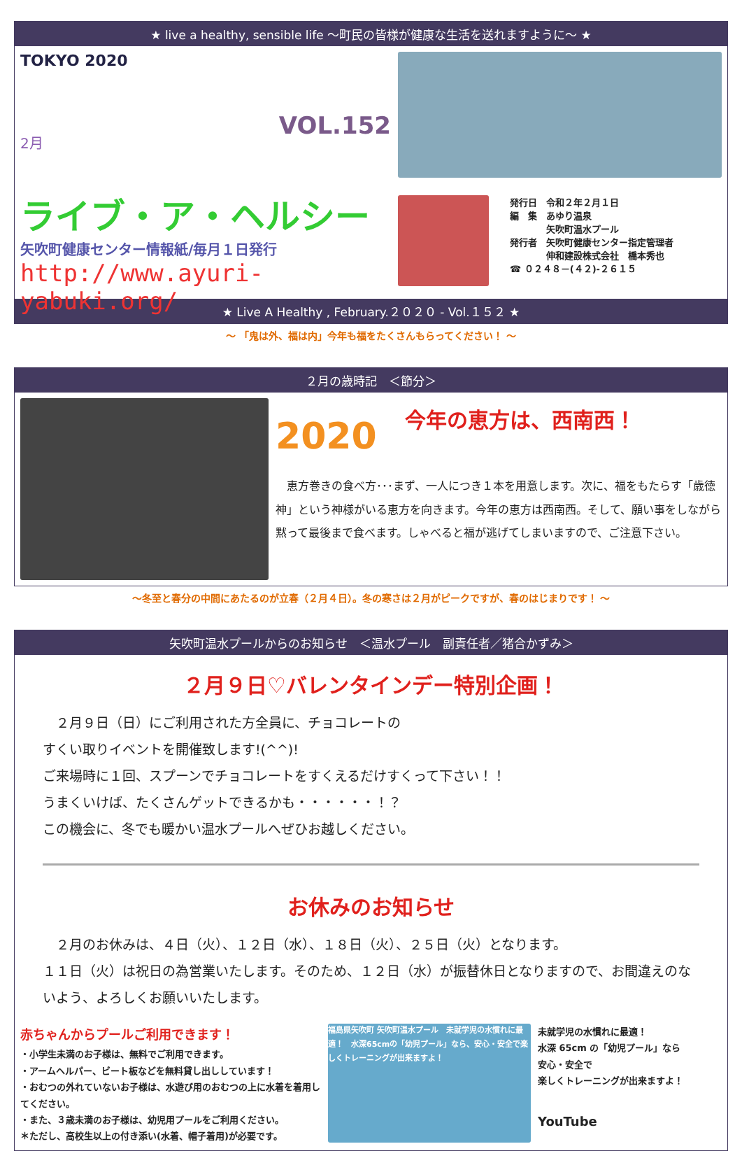★ live a healthy, sensible life ～町民の皆様が健康な生活を送れますように～ ★
TOKYO 2020
2月
VOL.152
ライブ・ア・ヘルシー
矢吹町健康センター情報紙/毎月１日発行
http://www.ayuri-yabuki.org/
発行日　令和２年２月１日
編　集　あゆり温泉
　　　　矢吹町温水プール
発行者　矢吹町健康センター指定管理者
　　　　伸和建設株式会社　橋本秀也
☎ ０２４８－(４２)-２６１５
★ Live A Healthy , February.２０２０ - Vol.１５２ ★
～ 「鬼は外、福は内」今年も福をたくさんもらってください！ ～
２月の歳時記　＜節分＞
2020 今年の恵方は、西南西！
　恵方巻きの食べ方･･･まず、一人につき１本を用意します。次に、福をもたらす「歳徳神」という神様がいる恵方を向きます。今年の恵方は西南西。そして、願い事をしながら黙って最後まで食べます。しゃべると福が逃げてしまいますので、ご注意下さい。
～冬至と春分の中間にあたるのが立春（２月４日）。冬の寒さは２月がピークですが、春のはじまりです！ ～
矢吹町温水プールからのお知らせ　＜温水プール　副責任者／猪合かずみ＞
２月９日♡バレンタインデー特別企画！
　２月９日（日）にご利用された方全員に、チョコレートの
すくい取りイベントを開催致します!(^^)!
ご来場時に１回、スプーンでチョコレートをすくえるだけすくって下さい！！
うまくいけば、たくさんゲットできるかも・・・・・・！？
この機会に、冬でも暖かい温水プールへぜひお越しください。
お休みのお知らせ
　２月のお休みは、４日（火）、１２日（水）、１８日（火）、２５日（火）となります。
１１日（火）は祝日の為営業いたします。そのため、１２日（水）が振替休日となりますので、お間違えのないよう、よろしくお願いいたします。
赤ちゃんからプールご利用できます！
・小学生未満のお子様は、無料でご利用できます。
・アームヘルパー、ビート板などを無料貸し出ししています！
・おむつの外れていないお子様は、水遊び用のおむつの上に水着を着用してください。
・また、３歳未満のお子様は、幼児用プールをご利用ください。
＊ただし、高校生以上の付き添い(水着、帽子着用)が必要です。
福島県矢吹町 矢吹町温水プール　未就学児の水慣れに最適！　水深65cmの「幼児プール」なら、安心・安全で楽しくトレーニングが出来ますよ！
未就学児の水慣れに最適！
水深 65cm の「幼児プール」なら
安心・安全で
楽しくトレーニングが出来ますよ！
YouTube